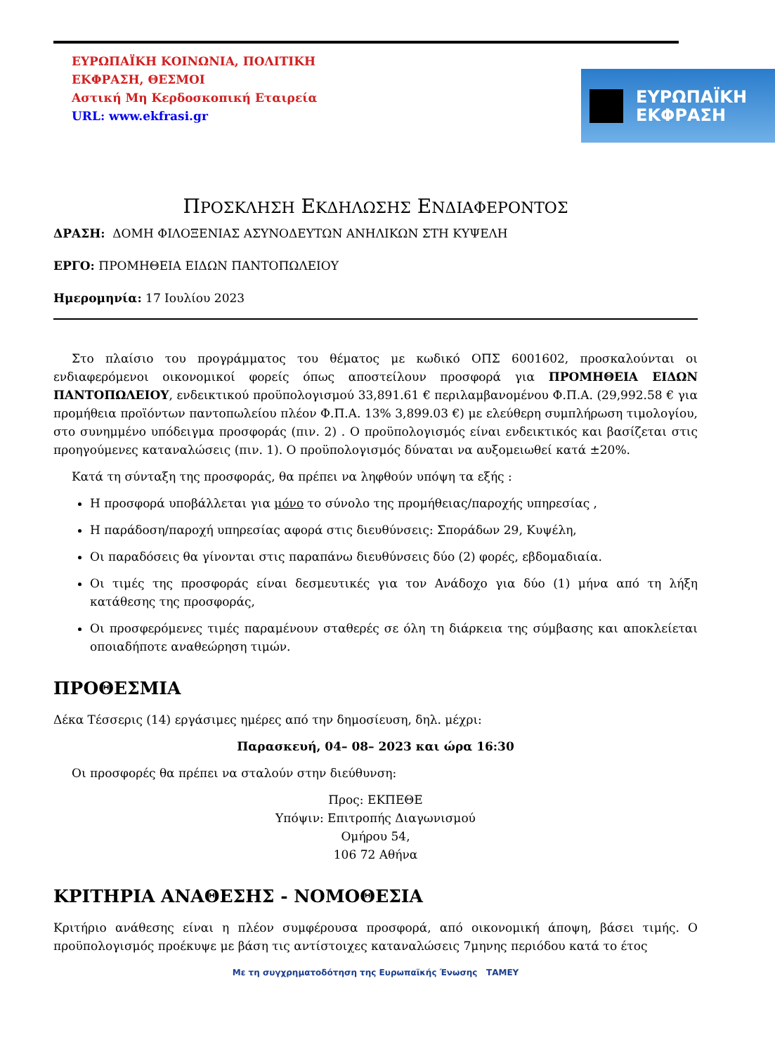ΕΥΡΩΠΑΪΚΗ ΚΟΙΝΩΝΙΑ, ΠΟΛΙΤΙΚΗ
ΕΚΦΡΑΣΗ, ΘΕΣΜΟΙ
Αστική Μη Κερδοσκοπική Εταιρεία
URL: www.ekfrasi.gr
ΕΥΡΩΠΑΪΚΗ
ΕΚΦΡΑΣΗ
ΠΡΟΣΚΛΗΣΗ ΕΚΔΗΛΩΣΗΣ ΕΝΔΙΑΦΕΡΟΝΤΟΣ
ΔΡΑΣΗ: ΔΟΜΗ ΦΙΛΟΞΕΝΙΑΣ ΑΣΥΝΟΔΕΥΤΩΝ ΑΝΗΛΙΚΩΝ ΣΤΗ ΚΥΨΕΛΗ
ΕΡΓΟ: ΠΡΟΜΗΘΕΙΑ ΕΙΔΩΝ ΠΑΝΤΟΠΩΛΕΙΟΥ
Ημερομηνία: 17 Ιουλίου 2023
Στο πλαίσιο του προγράμματος του θέματος με κωδικό ΟΠΣ 6001602, προσκαλούνται οι ενδιαφερόμενοι οικονομικοί φορείς όπως αποστείλουν προσφορά για ΠΡΟΜΗΘΕΙΑ ΕΙΔΩΝ ΠΑΝΤΟΠΩΛΕΙΟΥ, ενδεικτικού προϋπολογισμού 33,891.61 € περιλαμβανομένου Φ.Π.Α. (29,992.58 € για προμήθεια προϊόντων παντοπωλείου πλέον Φ.Π.Α. 13% 3,899.03 €) με ελεύθερη συμπλήρωση τιμολογίου, στο συνημμένο υπόδειγμα προσφοράς (πιν. 2) . Ο προϋπολογισμός είναι ενδεικτικός και βασίζεται στις προηγούμενες καταναλώσεις (πιν. 1). Ο προϋπολογισμός δύναται να αυξομειωθεί κατά ±20%.
Κατά τη σύνταξη της προσφοράς, θα πρέπει να ληφθούν υπόψη τα εξής :
Η προσφορά υποβάλλεται για μόνο το σύνολο της προμήθειας/παροχής υπηρεσίας ,
Η παράδοση/παροχή υπηρεσίας αφορά στις διευθύνσεις: Σποράδων 29, Κυψέλη,
Οι παραδόσεις θα γίνονται στις παραπάνω διευθύνσεις δύο (2) φορές, εβδομαδιαία.
Οι τιμές της προσφοράς είναι δεσμευτικές για τον Ανάδοχο για δύο (1) μήνα από τη λήξη κατάθεσης της προσφοράς,
Οι προσφερόμενες τιμές παραμένουν σταθερές σε όλη τη διάρκεια της σύμβασης και αποκλείεται οποιαδήποτε αναθεώρηση τιμών.
ΠΡΟΘΕΣΜΙΑ
Δέκα Τέσσερις (14) εργάσιμες ημέρες από την δημοσίευση, δηλ. μέχρι:
Παρασκευή, 04– 08– 2023 και ώρα 16:30
Οι προσφορές θα πρέπει να σταλούν στην διεύθυνση:
Προς: ΕΚΠΕΘΕ
Υπόψιν: Επιτροπής Διαγωνισμού
Ομήρου 54,
106 72 Αθήνα
ΚΡΙΤΗΡΙΑ ΑΝΑΘΕΣΗΣ - ΝΟΜΟΘΕΣΙΑ
Κριτήριο ανάθεσης είναι η πλέον συμφέρουσα προσφορά, από οικονομική άποψη, βάσει τιμής. Ο προϋπολογισμός προέκυψε με βάση τις αντίστοιχες καταναλώσεις 7μηνης περιόδου κατά το έτος
Με τη συγχρηματοδότηση της Ευρωπαϊκής Ένωσης ΤΑΜΕΥ